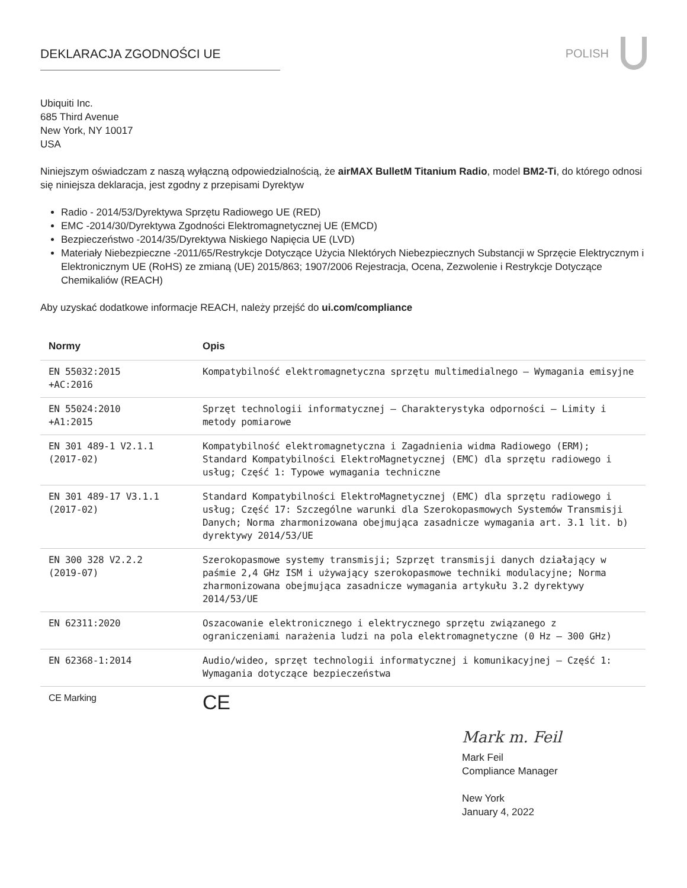DEKLARACJA ZGODNOŚCI UE POLISH
Ubiquiti Inc.
685 Third Avenue
New York, NY 10017
USA
Niniejszym oświadczam z naszą wyłączną odpowiedzialnością, że airMAX BulletM Titanium Radio, model BM2-Ti, do którego odnosi się niniejsza deklaracja, jest zgodny z przepisami Dyrektyw
Radio - 2014/53/Dyrektywa Sprzętu Radiowego UE (RED)
EMC -2014/30/Dyrektywa Zgodności Elektromagnetycznej UE (EMCD)
Bezpieczeństwo -2014/35/Dyrektywa Niskiego Napięcia UE (LVD)
Materiały Niebezpieczne -2011/65/Restrykcje Dotyczące Użycia NIektórych Niebezpiecznych Substancji w Sprzęcie Elektrycznym i Elektronicznym UE (RoHS) ze zmianą (UE) 2015/863; 1907/2006 Rejestracja, Ocena, Zezwolenie i Restrykcje Dotyczące Chemikaliów (REACH)
Aby uzyskać dodatkowe informacje REACH, należy przejść do ui.com/compliance
| Normy | Opis |
| --- | --- |
| EN 55032:2015 +AC:2016 | Kompatybilność elektromagnetyczna sprzętu multimedialnego – Wymagania emisyjne |
| EN 55024:2010 +A1:2015 | Sprzęt technologii informatycznej – Charakterystyka odporności – Limity i metody pomiarowe |
| EN 301 489-1 V2.1.1 (2017-02) | Kompatybilność elektromagnetyczna i Zagadnienia widma Radiowego (ERM); Standard Kompatybilności ElektroMagnetycznej (EMC) dla sprzętu radiowego i usług; Część 1: Typowe wymagania techniczne |
| EN 301 489-17 V3.1.1 (2017-02) | Standard Kompatybilności ElektroMagnetycznej (EMC) dla sprzętu radiowego i usług; Część 17: Szczególne warunki dla Szerokopasmowych Systemów Transmisji Danych; Norma zharmonizowana obejmująca zasadnicze wymagania art. 3.1 lit. b) dyrektywy 2014/53/UE |
| EN 300 328 V2.2.2 (2019-07) | Szerokopasmowe systemy transmisji; Szprzęt transmisji danych działający w paśmie 2,4 GHz ISM i używający szerokopasmowe techniki modulacyjne; Norma zharmonizowana obejmująca zasadnicze wymagania artykułu 3.2 dyrektywy 2014/53/UE |
| EN 62311:2020 | Oszacowanie elektronicznego i elektrycznego sprzętu związanego z ograniczeniami narażenia ludzi na pola elektromagnetyczne (0 Hz – 300 GHz) |
| EN 62368-1:2014 | Audio/wideo, sprzęt technologii informatycznej i komunikacyjnej – Część 1: Wymagania dotyczące bezpieczeństwa |
| CE Marking | CE |
Mark m. Feil
Mark Feil
Compliance Manager
New York
January 4, 2022